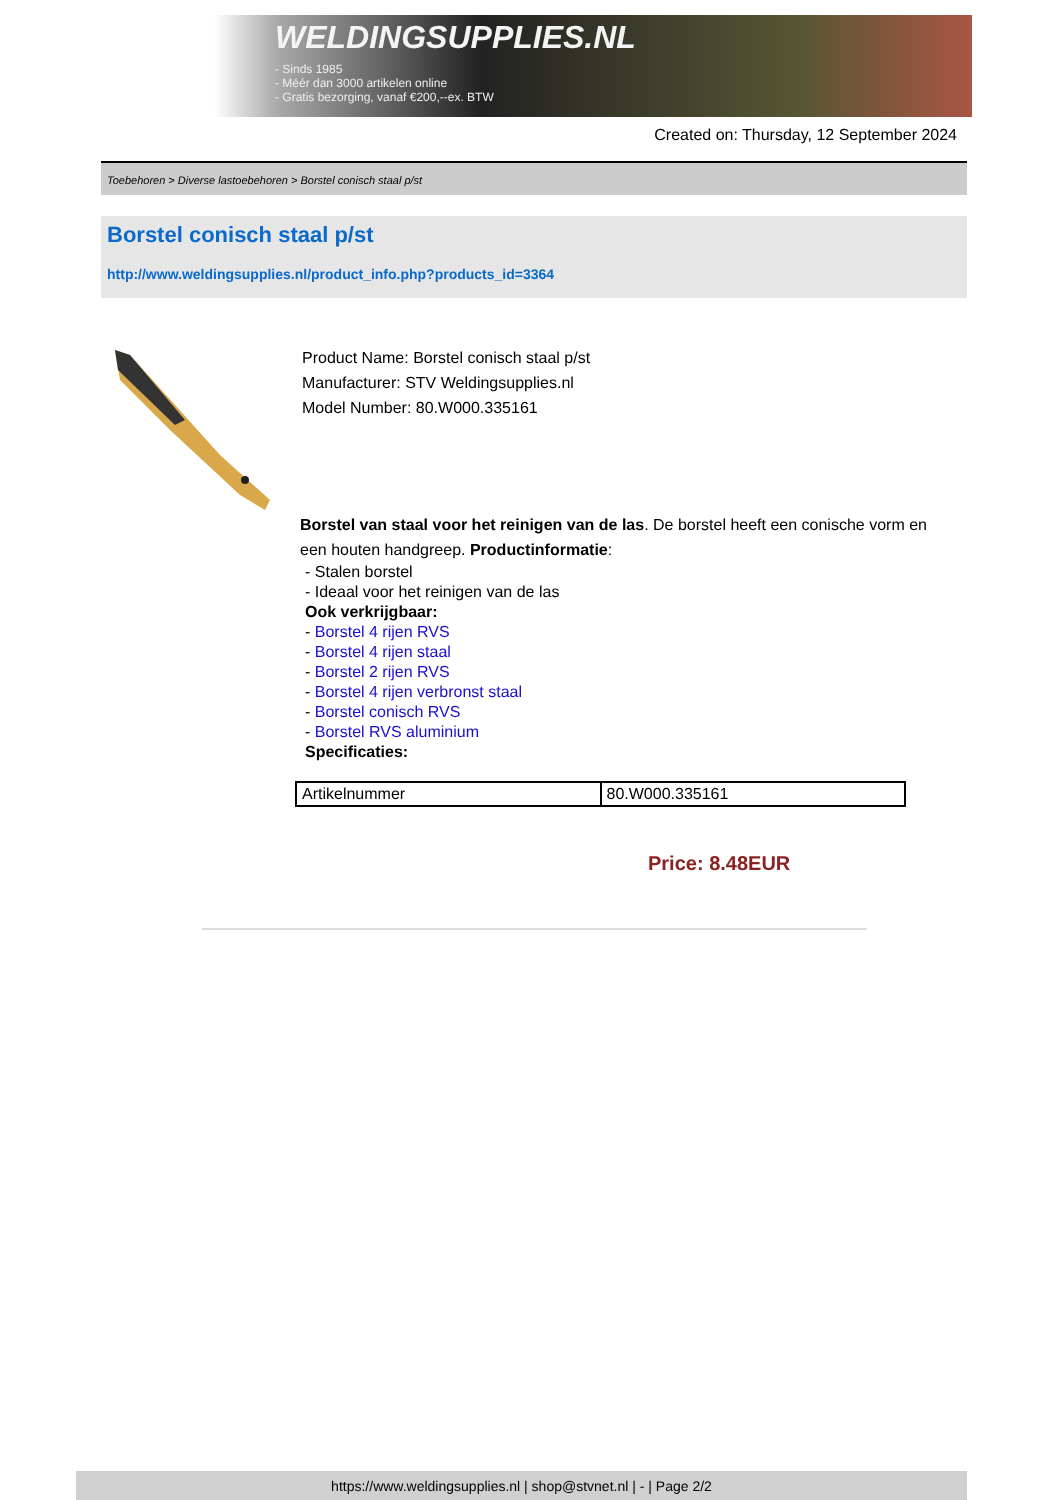WELDINGSUPPLIES.NL
- Sinds 1985
- Méér dan 3000 artikelen online
- Gratis bezorging, vanaf €200,--ex. BTW
Created on: Thursday, 12 September 2024
Toebehoren > Diverse lastoebehoren > Borstel conisch staal p/st
Borstel conisch staal p/st
http://www.weldingsupplies.nl/product_info.php?products_id=3364
Product Name: Borstel conisch staal p/st
Manufacturer: STV Weldingsupplies.nl
Model Number: 80.W000.335161
Borstel van staal voor het reinigen van de las. De borstel heeft een conische vorm en een houten handgreep. Productinformatie:
- Stalen borstel
- Ideaal voor het reinigen van de las
Ook verkrijgbaar:
- Borstel 4 rijen RVS
- Borstel 4 rijen staal
- Borstel 2 rijen RVS
- Borstel 4 rijen verbronst staal
- Borstel conisch RVS
- Borstel RVS aluminium
Specificaties:
| Artikelnummer | 80.W000.335161 |
Price: 8.48EUR
https://www.weldingsupplies.nl | shop@stvnet.nl | - | Page 2/2